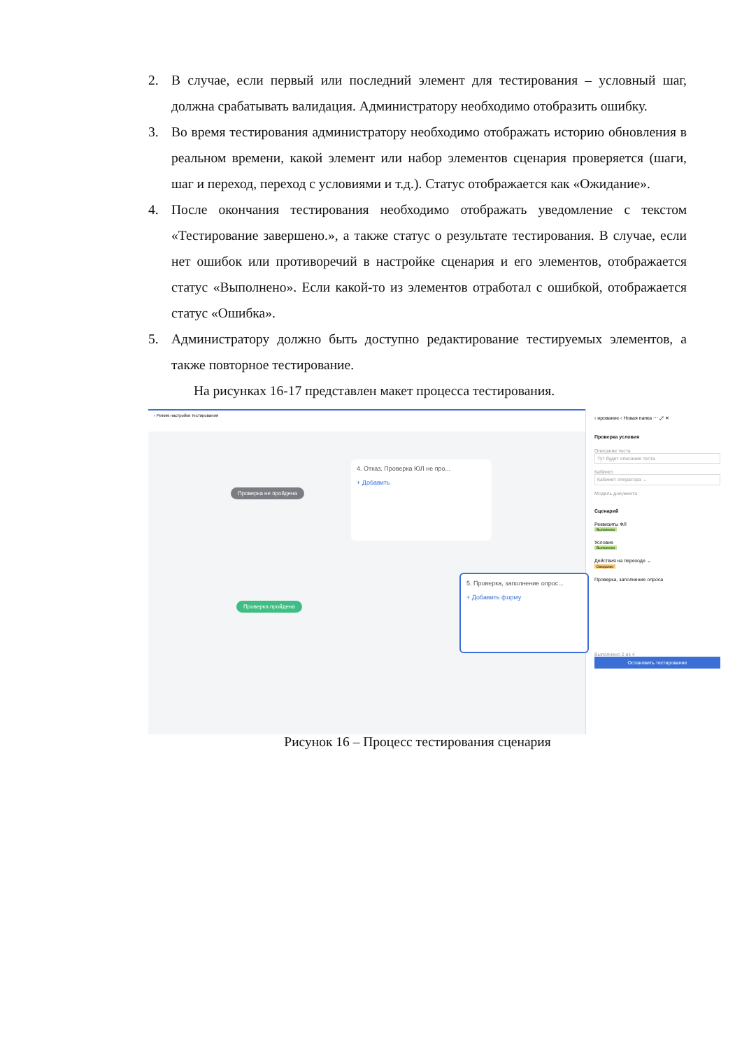2. В случае, если первый или последний элемент для тестирования – условный шаг, должна срабатывать валидация. Администратору необходимо отобразить ошибку.
3. Во время тестирования администратору необходимо отображать историю обновления в реальном времени, какой элемент или набор элементов сценария проверяется (шаги, шаг и переход, переход с условиями и т.д.). Статус отображается как «Ожидание».
4. После окончания тестирования необходимо отображать уведомление с текстом «Тестирование завершено.», а также статус о результате тестирования. В случае, если нет ошибок или противоречий в настройке сценария и его элементов, отображается статус «Выполнено». Если какой-то из элементов отработал с ошибкой, отображается статус «Ошибка».
5. Администратору должно быть доступно редактирование тестируемых элементов, а также повторное тестирование.
На рисунках 16-17 представлен макет процесса тестирования.
‹ Режим настройки тестирования
Проверка не пройдена
4. Отказ. Проверка ЮЛ не про...
+ Добавить
Проверка пройдена
5. Проверка, заполнение опрос...
+ Добавить форму
‹ ирование ‹ Новая папка ⋯ ⤢ ✕
Проверка условия
Описание теста
Тут будет описание теста
Кабинет
Кабинет оператора ⌄
Модель документа
Сценарий
Реквизиты ФЛ
Выполнено
Условие
Выполнено
Действия на переходе ⌄
Ожидание
Проверка, заполнение опроса
Выполнено 2 из 4
Остановить тестирование
Рисунок 16 – Процесс тестирования сценария